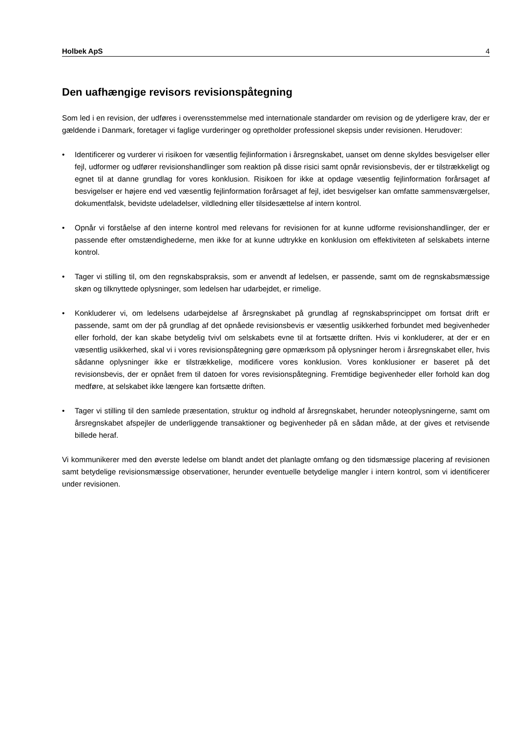Holbek ApS 4
Den uafhængige revisors revisionspåtegning
Som led i en revision, der udføres i overensstemmelse med internationale standarder om revision og de yderligere krav, der er gældende i Danmark, foretager vi faglige vurderinger og opretholder professionel skepsis under revisionen. Herudover:
• Identificerer og vurderer vi risikoen for væsentlig fejlinformation i årsregnskabet, uanset om denne skyldes besvigelser eller fejl, udformer og udfører revisionshandlinger som reaktion på disse risici samt opnår revisionsbevis, der er tilstrækkeligt og egnet til at danne grundlag for vores konklusion. Risikoen for ikke at opdage væsentlig fejlinformation forårsaget af besvigelser er højere end ved væsentlig fejlinformation forårsaget af fejl, idet besvigelser kan omfatte sammensværgelser, dokumentfalsk, bevidste udeladelser, vildledning eller tilsidesættelse af intern kontrol.
• Opnår vi forståelse af den interne kontrol med relevans for revisionen for at kunne udforme revisionshandlinger, der er passende efter omstændighederne, men ikke for at kunne udtrykke en konklusion om effektiviteten af selskabets interne kontrol.
• Tager vi stilling til, om den regnskabspraksis, som er anvendt af ledelsen, er passende, samt om de regnskabsmæssige skøn og tilknyttede oplysninger, som ledelsen har udarbejdet, er rimelige.
• Konkluderer vi, om ledelsens udarbejdelse af årsregnskabet på grundlag af regnskabsprincippet om fortsat drift er passende, samt om der på grundlag af det opnåede revisionsbevis er væsentlig usikkerhed forbundet med begivenheder eller forhold, der kan skabe betydelig tvivl om selskabets evne til at fortsætte driften. Hvis vi konkluderer, at der er en væsentlig usikkerhed, skal vi i vores revisionspåtegning gøre opmærksom på oplysninger herom i årsregnskabet eller, hvis sådanne oplysninger ikke er tilstrækkelige, modificere vores konklusion. Vores konklusioner er baseret på det revisionsbevis, der er opnået frem til datoen for vores revisionspåtegning. Fremtidige begivenheder eller forhold kan dog medføre, at selskabet ikke længere kan fortsætte driften.
• Tager vi stilling til den samlede præsentation, struktur og indhold af årsregnskabet, herunder noteoplysningerne, samt om årsregnskabet afspejler de underliggende transaktioner og begivenheder på en sådan måde, at der gives et retvisende billede heraf.
Vi kommunikerer med den øverste ledelse om blandt andet det planlagte omfang og den tidsmæssige placering af revisionen samt betydelige revisionsmæssige observationer, herunder eventuelle betydelige mangler i intern kontrol, som vi identificerer under revisionen.